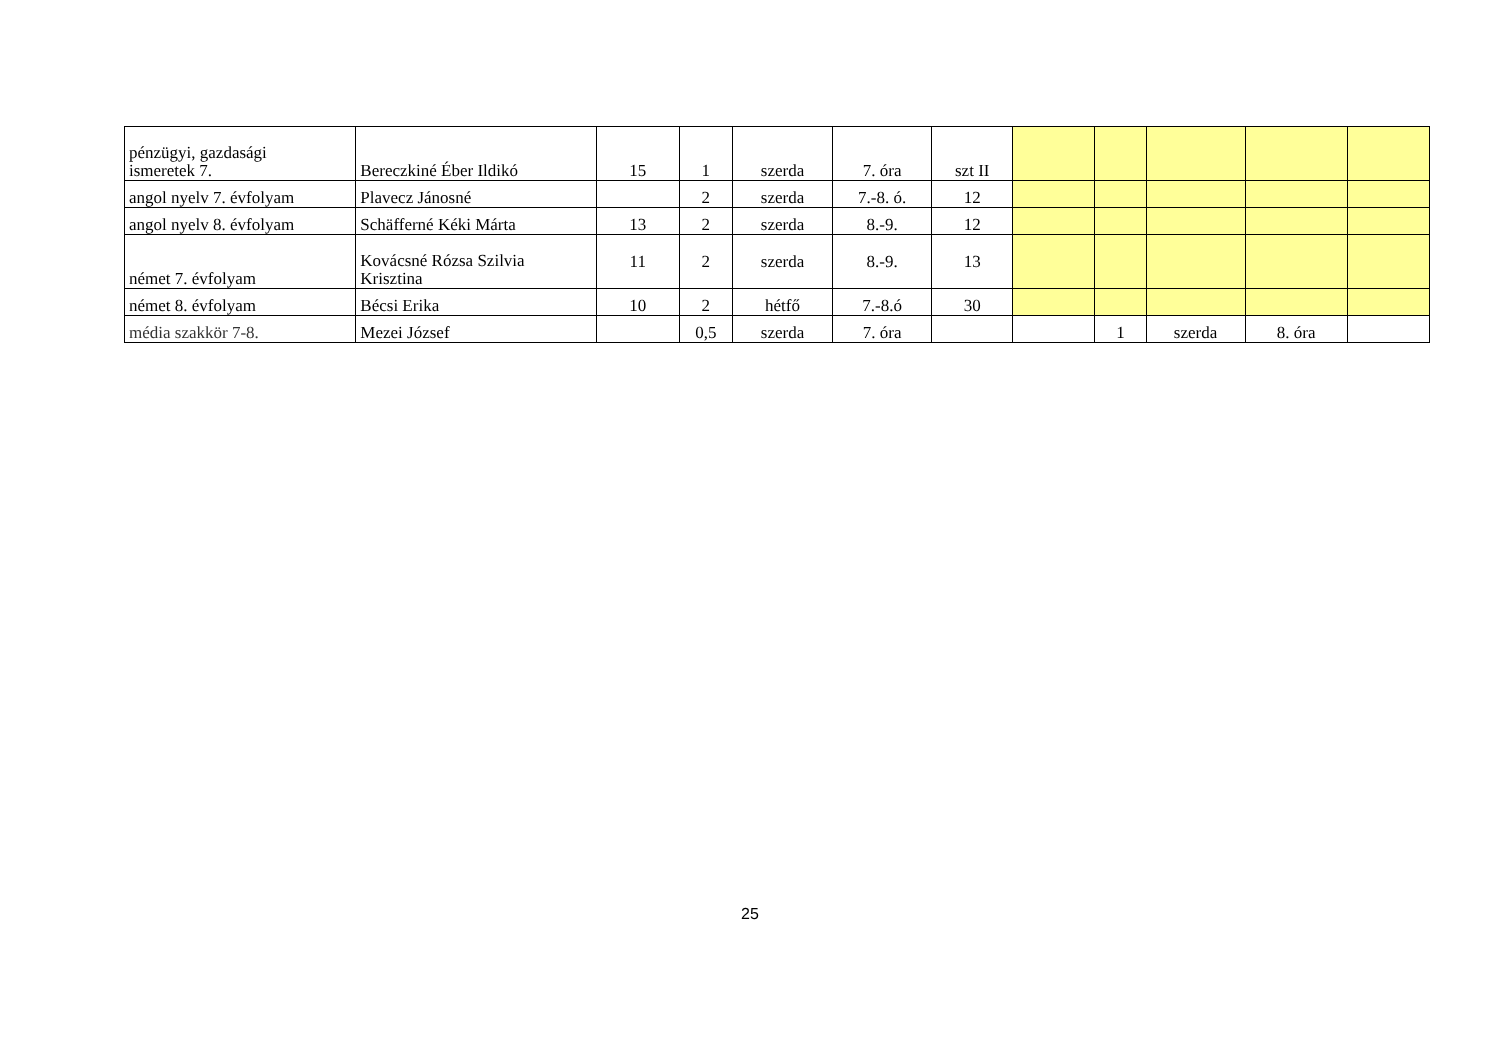| pénzügyi, gazdasági ismeretek 7. | Bereczkiné Éber Ildikó | 15 | 1 | szerda | 7. óra | szt II | | | | | |
| angol nyelv 7. évfolyam | Plavecz Jánosné | | 2 | szerda | 7.-8. ó. | 12 | | | | | |
| angol nyelv 8. évfolyam | Schäfferné Kéki Márta | 13 | 2 | szerda | 8.-9. | 12 | | | | | |
| német 7. évfolyam | Kovácsné Rózsa Szilvia Krisztina | 11 | 2 | szerda | 8.-9. | 13 | | | | | |
| német 8. évfolyam | Bécsi Erika | 10 | 2 | hétfő | 7.-8.ó | 30 | | | | | |
| média szakkör 7-8. | Mezei József | | 0,5 | szerda | 7. óra | | | 1 | szerda | 8. óra | |
25